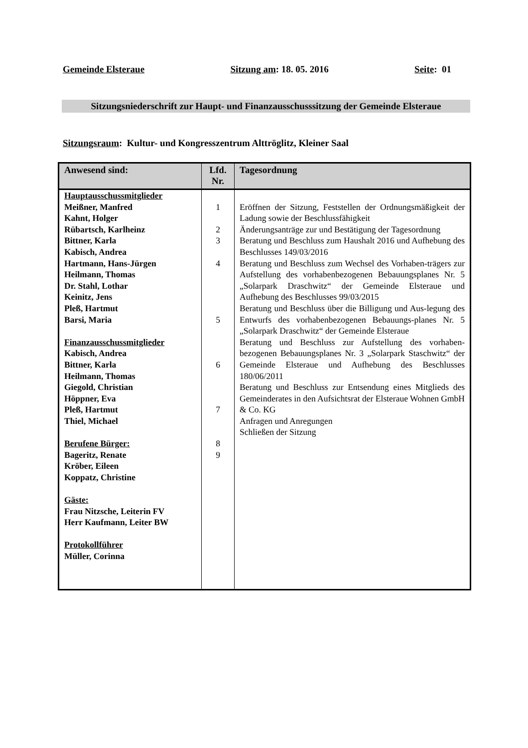Gemeinde Elsteraue Sitzung am: 18. 05. 2016 Seite: 01
Sitzungsniederschrift zur Haupt- und Finanzausschusssitzung der Gemeinde Elsteraue
Sitzungsraum: Kultur- und Kongresszentrum Alttröglitz, Kleiner Saal
| Anwesend sind: | Lfd. Nr. | Tagesordnung |
| --- | --- | --- |
| Hauptausschussmitglieder Meißner, Manfred Kahnt, Holger Rübartsch, Karlheinz Bittner, Karla Kabisch, Andrea Hartmann, Hans-Jürgen Heilmann, Thomas Dr. Stahl, Lothar Keinitz, Jens Pleß, Hartmut Barsi, Maria Finanzausschussmitglieder Kabisch, Andrea Bittner, Karla Heilmann, Thomas Giegold, Christian Höppner, Eva Pleß, Hartmut Thiel, Michael Berufene Bürger: Bageritz, Renate Kröber, Eileen Koppatz, Christine Gäste: Frau Nitzsche, Leiterin FV Herr Kaufmann, Leiter BW Protokollführer Müller, Corinna | 1 2 3 4 5 6 7 8 9 | Eröffnen der Sitzung, Feststellen der Ordnungsmäßigkeit der Ladung sowie der Beschlussfähigkeit Änderungsanträge zur und Bestätigung der Tagesordnung Beratung und Beschluss zum Haushalt 2016 und Aufhebung des Beschlusses 149/03/2016 Beratung und Beschluss zum Wechsel des Vorhaben-trägers zur Aufstellung des vorhabenbezogenen Bebauungsplanes Nr. 5 „Solarpark Draschwitz“ der Gemeinde Elsteraue und Aufhebung des Beschlusses 99/03/2015 Beratung und Beschluss über die Billigung und Aus-legung des Entwurfs des vorhabenbezogenen Bebauungs-planes Nr. 5 „Solarpark Draschwitz“ der Gemeinde Elsteraue Beratung und Beschluss zur Aufstellung des vorhaben-bezogenen Bebauungsplanes Nr. 3 „Solarpark Staschwitz“ der Gemeinde Elsteraue und Aufhebung des Beschlusses 180/06/2011 Beratung und Beschluss zur Entsendung eines Mitglieds des Gemeinderates in den Aufsichtsrat der Elsteraue Wohnen GmbH & Co. KG Anfragen und Anregungen Schließen der Sitzung |